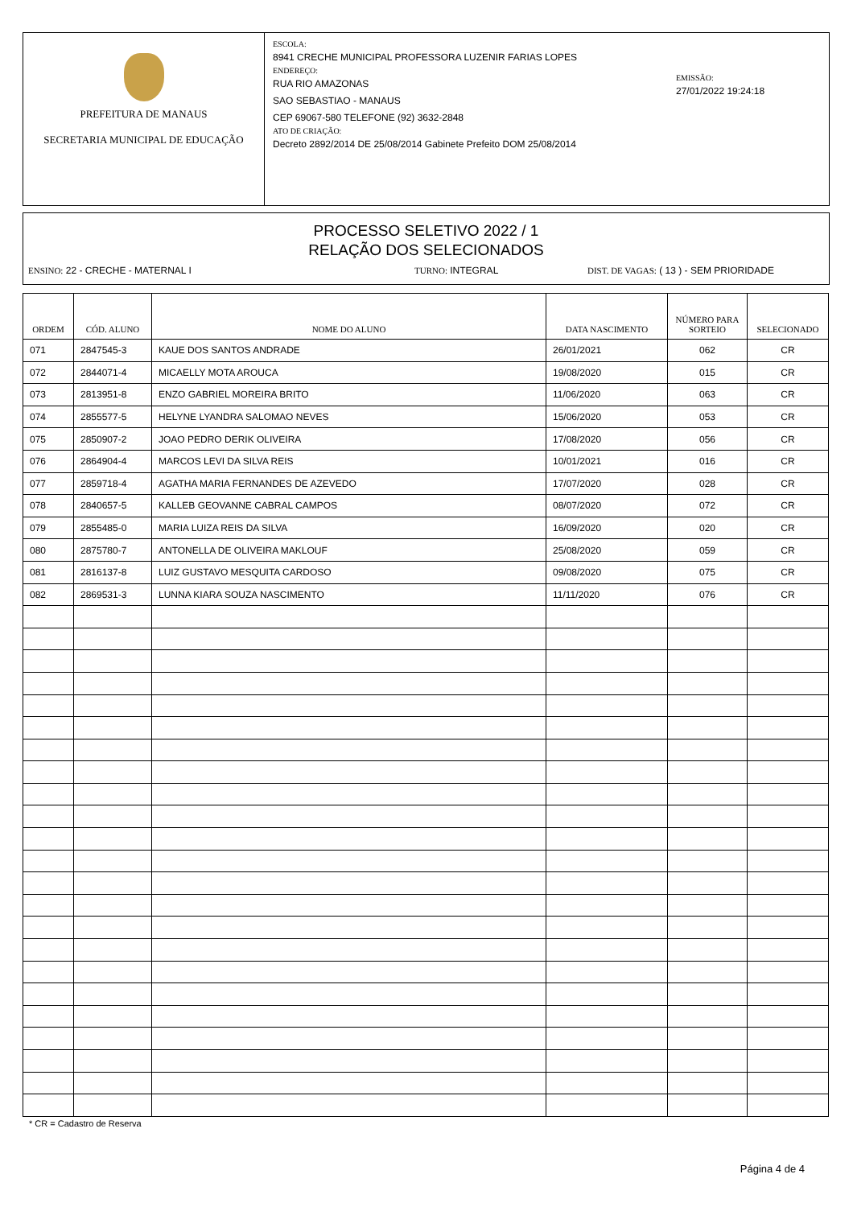PREFEITURA DE MANAUS
SECRETARIA MUNICIPAL DE EDUCAÇÃO
ESCOLA:
8941 CRECHE MUNICIPAL PROFESSORA LUZENIR FARIAS LOPES
ENDEREÇO:
RUA RIO AMAZONAS
SAO SEBASTIAO - MANAUS
CEP 69067-580 TELEFONE (92) 3632-2848
ATO DE CRIAÇÃO:
Decreto 2892/2014 DE 25/08/2014 Gabinete Prefeito DOM 25/08/2014
EMISSÃO:
27/01/2022 19:24:18
PROCESSO SELETIVO 2022 / 1
RELAÇÃO DOS SELECIONADOS
ENSINO: 22 - CRECHE - MATERNAL I TURNO: INTEGRAL DIST. DE VAGAS: ( 13 ) - SEM PRIORIDADE
| ORDEM | CÓD. ALUNO | NOME DO ALUNO | DATA NASCIMENTO | NÚMERO PARA SORTEIO | SELECIONADO |
| --- | --- | --- | --- | --- | --- |
| 071 | 2847545-3 | KAUE DOS SANTOS ANDRADE | 26/01/2021 | 062 | CR |
| 072 | 2844071-4 | MICAELLY MOTA AROUCA | 19/08/2020 | 015 | CR |
| 073 | 2813951-8 | ENZO GABRIEL MOREIRA BRITO | 11/06/2020 | 063 | CR |
| 074 | 2855577-5 | HELYNE LYANDRA SALOMAO NEVES | 15/06/2020 | 053 | CR |
| 075 | 2850907-2 | JOAO PEDRO DERIK OLIVEIRA | 17/08/2020 | 056 | CR |
| 076 | 2864904-4 | MARCOS LEVI DA SILVA REIS | 10/01/2021 | 016 | CR |
| 077 | 2859718-4 | AGATHA MARIA FERNANDES DE AZEVEDO | 17/07/2020 | 028 | CR |
| 078 | 2840657-5 | KALLEB GEOVANNE CABRAL CAMPOS | 08/07/2020 | 072 | CR |
| 079 | 2855485-0 | MARIA LUIZA REIS DA SILVA | 16/09/2020 | 020 | CR |
| 080 | 2875780-7 | ANTONELLA DE OLIVEIRA MAKLOUF | 25/08/2020 | 059 | CR |
| 081 | 2816137-8 | LUIZ GUSTAVO MESQUITA CARDOSO | 09/08/2020 | 075 | CR |
| 082 | 2869531-3 | LUNNA KIARA SOUZA NASCIMENTO | 11/11/2020 | 076 | CR |
* CR = Cadastro de Reserva
Página 4 de 4